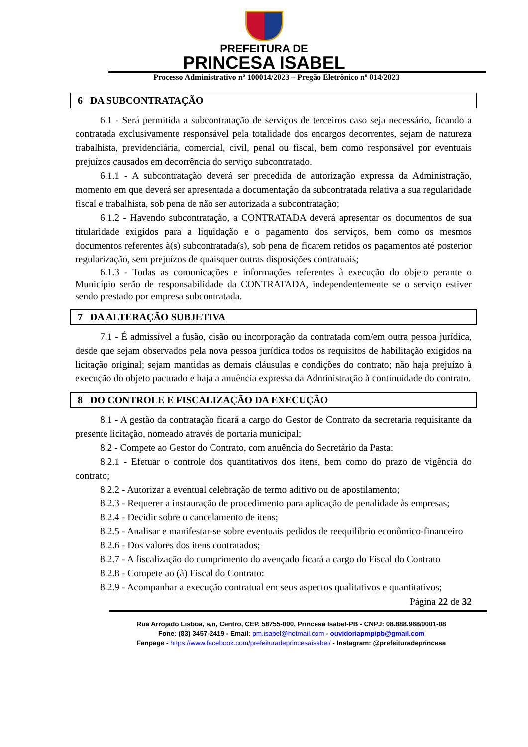PREFEITURA DE
PRINCESA ISABEL
Processo Administrativo nº 100014/2023 – Pregão Eletrônico nº 014/2023
6 DA SUBCONTRATAÇÃO
6.1 - Será permitida a subcontratação de serviços de terceiros caso seja necessário, ficando a contratada exclusivamente responsável pela totalidade dos encargos decorrentes, sejam de natureza trabalhista, previdenciária, comercial, civil, penal ou fiscal, bem como responsável por eventuais prejuízos causados em decorrência do serviço subcontratado.
6.1.1 - A subcontratação deverá ser precedida de autorização expressa da Administração, momento em que deverá ser apresentada a documentação da subcontratada relativa a sua regularidade fiscal e trabalhista, sob pena de não ser autorizada a subcontratação;
6.1.2 - Havendo subcontratação, a CONTRATADA deverá apresentar os documentos de sua titularidade exigidos para a liquidação e o pagamento dos serviços, bem como os mesmos documentos referentes à(s) subcontratada(s), sob pena de ficarem retidos os pagamentos até posterior regularização, sem prejuízos de quaisquer outras disposições contratuais;
6.1.3 - Todas as comunicações e informações referentes à execução do objeto perante o Município serão de responsabilidade da CONTRATADA, independentemente se o serviço estiver sendo prestado por empresa subcontratada.
7 DA ALTERAÇÃO SUBJETIVA
7.1 - É admissível a fusão, cisão ou incorporação da contratada com/em outra pessoa jurídica, desde que sejam observados pela nova pessoa jurídica todos os requisitos de habilitação exigidos na licitação original; sejam mantidas as demais cláusulas e condições do contrato; não haja prejuízo à execução do objeto pactuado e haja a anuência expressa da Administração à continuidade do contrato.
8 DO CONTROLE E FISCALIZAÇÃO DA EXECUÇÃO
8.1 - A gestão da contratação ficará a cargo do Gestor de Contrato da secretaria requisitante da presente licitação, nomeado através de portaria municipal;
8.2 - Compete ao Gestor do Contrato, com anuência do Secretário da Pasta:
8.2.1 - Efetuar o controle dos quantitativos dos itens, bem como do prazo de vigência do contrato;
8.2.2 - Autorizar a eventual celebração de termo aditivo ou de apostilamento;
8.2.3 - Requerer a instauração de procedimento para aplicação de penalidade às empresas;
8.2.4 - Decidir sobre o cancelamento de itens;
8.2.5 - Analisar e manifestar-se sobre eventuais pedidos de reequilíbrio econômico-financeiro
8.2.6 - Dos valores dos itens contratados;
8.2.7 - A fiscalização do cumprimento do avençado ficará a cargo do Fiscal do Contrato
8.2.8 - Compete ao (à) Fiscal do Contrato:
8.2.9 - Acompanhar a execução contratual em seus aspectos qualitativos e quantitativos;
Página 22 de 32
Rua Arrojado Lisboa, s/n, Centro, CEP. 58755-000, Princesa Isabel-PB - CNPJ: 08.888.968/0001-08
Fone: (83) 3457-2419 - Email: pm.isabel@hotmail.com - ouvidoriapmpipb@gmail.com
Fanpage - https://www.facebook.com/prefeituradeprincesaisabel/ - Instagram: @prefeituradeprincesa